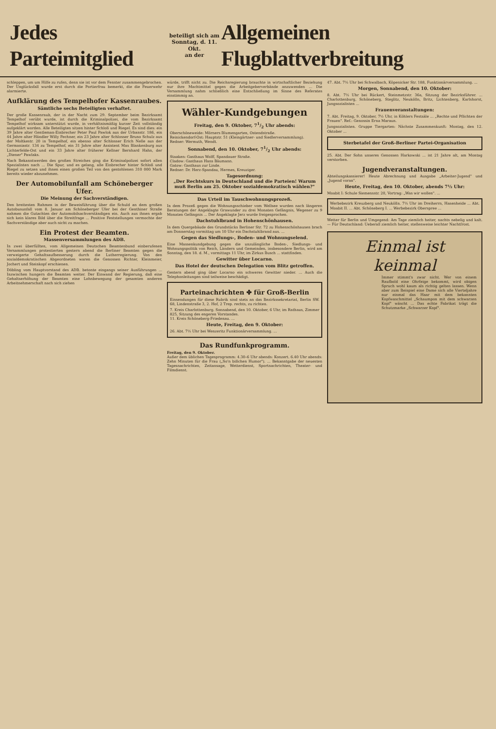Jedes Parteimitglied beteiligt sich am
Sonntag, d. 11. Okt.
an der Allgemeinen Flugblattverbreitung
schleppen, um um Hilfe zu rufen, denn sie ist vor dem Fenster zusammengebrochen. Der Unglücksfall wurde erst durch die Portierfrau bemerkt, die die Feuerwehr alarmierte.
Aufklärung des Tempelhofer Kassenraubes.
Sämtliche sechs Beteiligten verhaftet.
Der große Kassenraub, der in der Nacht zum 29. September beim Bezirksamt Tempelhof verübt wurde, ist durch die Kriminalpolizei, die vom Bezirksamt Tempelhof wirksam unterstützt wurde, in verhältnismäßig kurzer Zeit vollständig aufgeklärt worden. Alle Beteiligten sitzen hinter Schloß und Riegel. Es sind dies: ein 39 Jahre alter Gentleman-Einbrecher Peter Paul Pawlok aus der Urbanstr. 186, ein 44 Jahre alter Händler Willy Fechner, ein 23 Jahre alter Schlosser Bruno Schulz aus der Moltkestr. 20 in Tempelhof, ein ebenso alter Schlosser Erich Nelle aus der Germaniastr. 134 zu Tempelhof, ein 31 Jahre alter Assistent Max Blankenburg aus Lichterfelde-Ost und ein 33 Jahre alter früherer Kellner Bernhard Hahn, der „Diener" Pawlaks.
Nach Bekanntwerden des großen Streiches ging die Kriminalpolizei sofort allen Spezialisten nach ... Die Spur, und es gelang, alle Einbrecher hinter Schloß und Riegel zu setzen und ihnen einen großen Teil von den gestohlenen 310 000 Mark bereits wieder abzunehmen.
Der Automobilunfall am Schöneberger Ufer.
Die Meinung der Sachverständigen.
Den breitesten Rahmen in der Beweisführung über die Schuld an dem großen Autobusunfall vom 8. Januar am Schöneberger Ufer bei der Genthiner Straße nahmen die Gutachten der Automobilsachverständigen ein. Auch aus ihnen ergab sich kein klares Bild über die Streitfrage ... Positive Feststellungen vermochte der Sachverständige aber auch nicht zu machen.
Ein Protest der Beamten.
Massenversammlungen des ADB.
In zwei überfüllten, vom Allgemeinen Deutschen Beamtenbund einberufenen Versammlungen protestierten gestern abend die Berliner Beamten gegen die verweigerte Gehaltsaufbesserung durch die Lutherregierung. Von den sozialdemokratischen Abgeordneten waren die Genossen Richter, Kleinmeier, Jochert und Steinkopf erschienen.
Döbling vom Hauptvorstand des ADB. betonte eingangs seiner Ausführungen ... Inzwischen hungern die Beamten weiter. Der Einwand der Regierung, daß eine Gehaltserhöhung der Beamten eine Lohnbewegung der gesamten anderen Arbeitnehmerschaft nach sich ziehen
würde, trifft nicht zu. Die Reichsregierung brauchte in wirtschaftlicher Beziehung nur ihre Machtmittel gegen die Arbeitgeberverbände anzuwenden ... Die Versammlung nahm schließlich eine Entschließung im Sinne des Referates einstimmig an.
Wähler-Kundgebungen
Freitag, den 9. Oktober, 71/2 Uhr abends:
Oberschöneweide: Mörners Blumengarten, Ostendstraße.
Reinickendorf-Ost: Hauptstr. 51 (Kleingärtner- und Siedlerversammlung).
Redner: Wermuth, Wendt.
Sonnabend, den 10. Oktober, 71/2 Uhr abends:
Staaken: Gasthaus Wolff, Spandauer Straße.
Cladow: Gasthaus Hans Bäumann.
Gatow: Gasthaus zur Linde.
Redner: Dr. Herz-Spandau, Hermes, Kreuziger.
Tagesordnung:
„Der Rechtskurs in Deutschland und die Parteien! Warum muß Berlin am 25. Oktober sozialdemokratisch wählen?"
Das Urteil im Tauschwohnungsprozeß.
In dem Prozeß gegen die Wohnungsschieber vom Wellsee wurden nach längeren Beratungen der Angeklagte Grawunder zu drei Monaten Gefängnis, Wegener zu 9 Monaten Gefängnis ... Der Angeklagte Jerz wurde freigesprochen.
Dachstuhlbrand in Hohenschönhausen.
In dem Quergebäude des Grundstücks Berliner Str. 72 zu Hohenschönhausen brach am Donnerstag vormittag um 10 Uhr ein Dachstuhlbrand aus. ...
Gegen das Siedlungs-, Boden- und Wohnungselend.
Eine Massenkundgebung gegen die unzulängliche Boden-, Siedlungs- und Wohnungspolitik von Reich, Ländern und Gemeinden, insbesondere Berlin, wird am Sonntag, den 18. d. M., vormittags 11 Uhr, im Zirkus Busch ... stattfinden.
Gewitter über Locarno.
Das Hotel der deutschen Delegation vom Blitz getroffen.
Gestern abend ging über Locarno ein schweres Gewitter nieder. ... Auch die Telephonleitungen sind teilweise beschädigt.
Parteinachrichten ✤ für Groß-Berlin
Einsendungen für diese Rubrik sind stets an das Bezirkssekretariat, Berlin SW. 68, Lindenstraße 3, 2. Hof, 2 Trep. rechts, zu richten.
7. Kreis Charlottenburg. Sonnabend, den 10. Oktober, 6 Uhr, im Rathaus, Zimmer 825, Sitzung des engeren Vorstandes.
11. Kreis Schöneberg-Friedenau. ...
Heute, Freitag, den 9. Oktober:
26. Abt. 7½ Uhr bei Wenzeritz Funktionärversammlung. ...
Das Rundfunkprogramm.
Freitag, den 9. Oktober.
Außer dem üblichen Tagesprogramm: 4.30–6 Uhr abends: Konzert. 6.40 Uhr abends: Zehn Minuten für die Frau („So'n bißchen Humor"). ... Bekanntgabe der neuesten Tagesnachrichten, Zeitansage, Wetterdienst, Sportnachrichten, Theater- und Filmdienst.
47. Abt. 7½ Uhr bei Schwalbach, Köpenicker Str. 188, Funktionärversammlung. ...
Morgen, Sonnabend, den 10. Oktober:
8. Abt. 7½ Uhr bei Rückert, Steinmetzstr. 36a, Sitzung der Bezirksführer. ... Charlottenburg, Schöneberg, Steglitz, Neukölln, Britz, Lichtenberg, Karlshorst, Jungsozialisten ...
Frauenveranstaltungen:
7. Abt. Freitag, 9. Oktober, 7½ Uhr, in Köhlers Festsäle ... „Rechte und Pflichten der Frauen". Ref.: Genossin Erna Maraun.
Jungsozialisten. Gruppe Tiergarten: Nächste Zusammenkunft: Montag, den 12. Oktober ...
Sterbetafel der Groß-Berliner Partei-Organisation
25. Abt. Der Sohn unseres Genossen Harkowski ... ist 21 Jahre alt, am Montag verstorben.
Jugendveranstaltungen.
Abteilungskassierer! Heute Abrechnung und Ausgabe „Arbeiter-Jugend" und „Jugend voran".
Heute, Freitag, den 10. Oktober, abends 7½ Uhr:
Moabit I: Schule Siemensstr. 20, Vortrag: „Was wir wollen". ...
Werbebezirk Kreuzberg und Neukölln. 7½ Uhr im Dreiherrn, Hasenheide ... Abt. Moabit II. ... Abt. Schöneberg I. ... Werbebezirk Oberspree ...
Wetter für Berlin und Umgegend: Am Tage ziemlich heiter, nachts nebelig und kalt. — Für Deutschland: Ueberall ziemlich heiter, stellenweise leichter Nachtfrost.
Einmal ist keinmal
Immer stimmt's zwar nicht. Wer von einem Raufbold eine Ohrfeige bekommt, wird obigen Spruch wohl kaum als richtig gelten lassen. Wenn aber zum Beispiel eine Dame sich alle Vierteljahre nur einmal das Haar mit dem bekannten Kopfwaschmittel „Schaumpon mit dem schwarzen Kopf" wäscht ... Das echte Fabrikat trägt die Schutzmarke „Schwarzer Kopf".